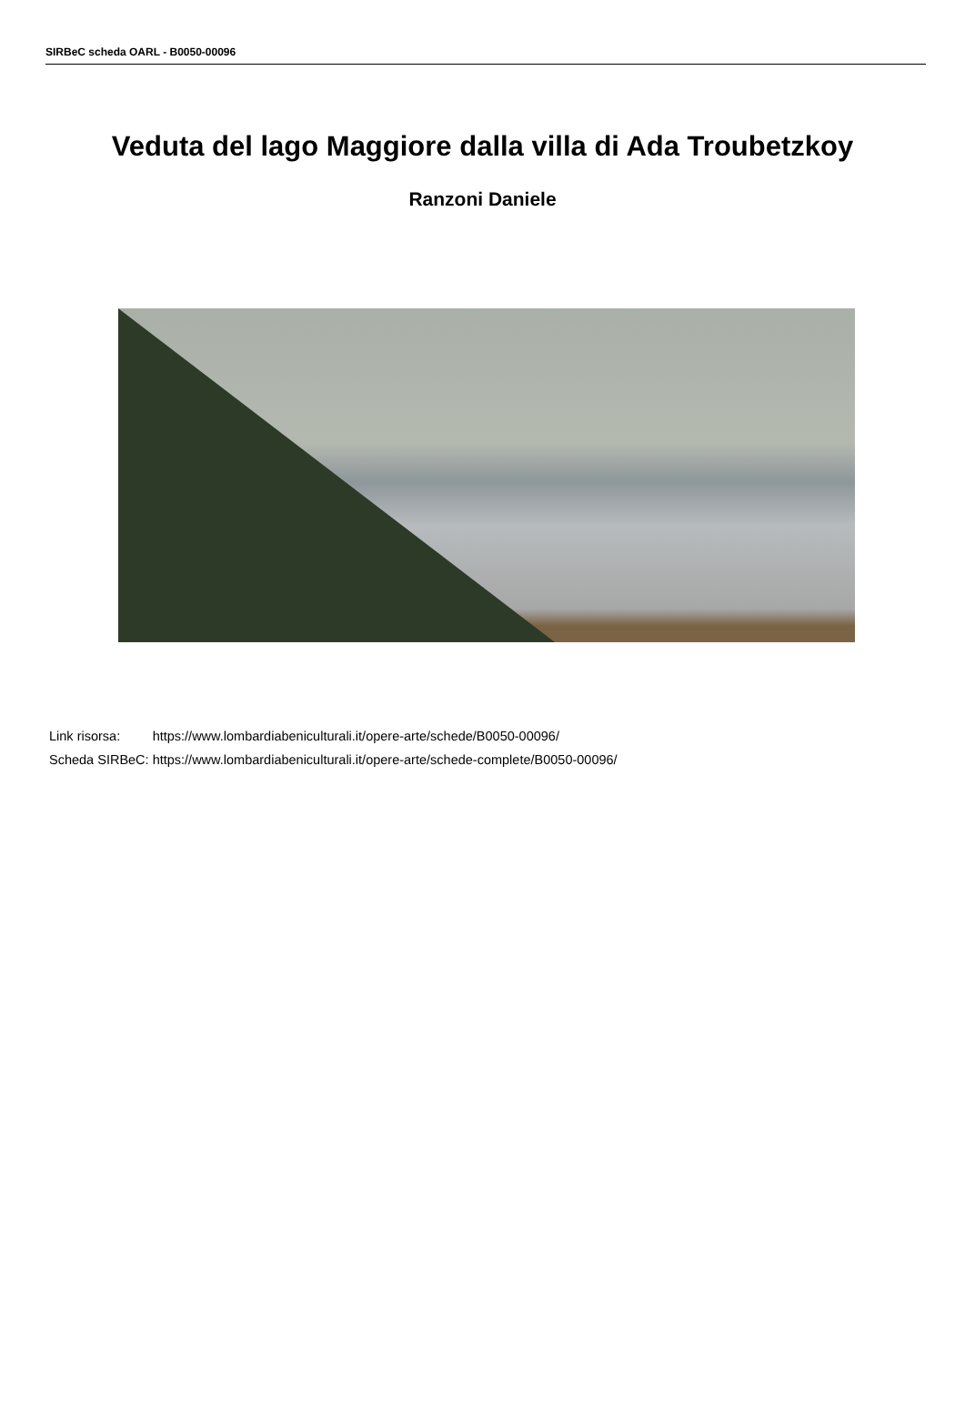SIRBeC scheda OARL - B0050-00096
Veduta del lago Maggiore dalla villa di Ada Troubetzkoy
Ranzoni Daniele
| Link risorsa: | https://www.lombardiabeniculturali.it/opere-arte/schede/B0050-00096/ |
| Scheda SIRBeC: | https://www.lombardiabeniculturali.it/opere-arte/schede-complete/B0050-00096/ |